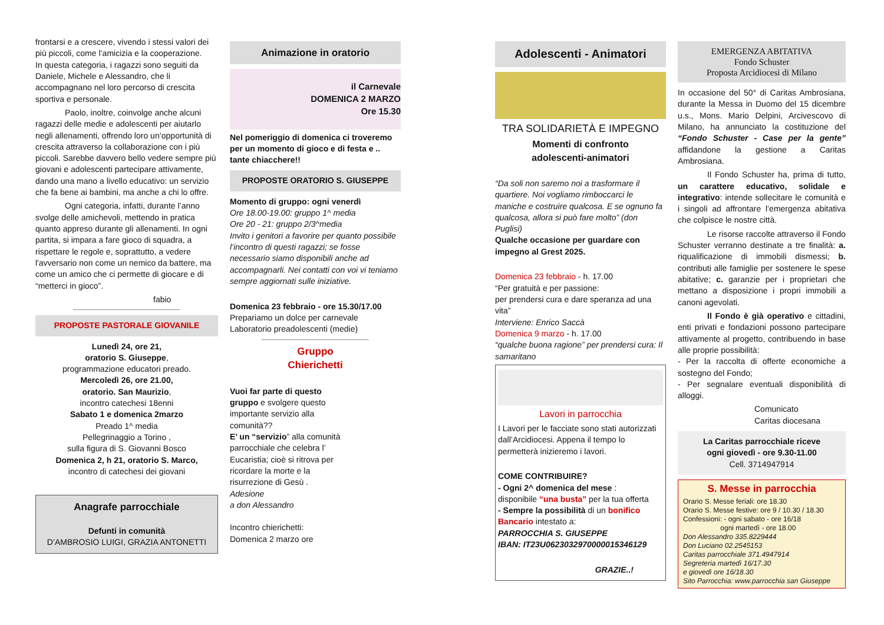frontarsi e a crescere, vivendo i stessi valori dei più piccoli, come l’amicizia e la cooperazione.
In questa categoria, i ragazzi sono seguiti da Daniele, Michele e Alessandro, che li accompagnano nel loro percorso di crescita sportiva e personale.
Paolo, inoltre, coinvolge anche alcuni ragazzi delle medie e adolescenti per aiutarlo negli allenamenti, offrendo loro un’opportunità di crescita attraverso la collaborazione con i più piccoli. Sarebbe davvero bello vedere sempre più giovani e adolescenti partecipare attivamente, dando una mano a livello educativo: un servizio che fa bene ai bambini, ma anche a chi lo offre.
Ogni categoria, infatti, durante l’anno svolge delle amichevoli, mettendo in pratica quanto appreso durante gli allenamenti. In ogni partita, si impara a fare gioco di squadra, a rispettare le regole e, soprattutto, a vedere l'avversario non come un nemico da battere, ma come un amico che ci permette di giocare e di “metterci in gioco”.
fabio
PROPOSTE PASTORALE GIOVANILE
Lunedì 24, ore 21,
oratorio S. Giuseppe,
programmazione educatori preado.
Mercoledì 26, ore 21.00,
oratorio. San Maurizio,
incontro catechesi 18enni
Sabato 1 e domenica 2marzo
Preado 1^ media
Pellegrinaggio a Torino ,
sulla figura di S. Giovanni Bosco
Domenica 2, h 21, oratorio S. Marco,
incontro di catechesi dei giovani
Anagrafe parrocchiale
Defunti in comunità
D’AMBROSIO LUIGI, GRAZIA ANTONETTI
Animazione in oratorio
il Carnevale
DOMENICA 2 MARZO
Ore 15.30
Nel pomeriggio di domenica ci troveremo per un momento di gioco e di festa e .. tante chiacchere!!
PROPOSTE ORATORIO S. GIUSEPPE
Momento di gruppo: ogni venerdì
Ore 18.00-19.00: gruppo 1^ media
Ore 20 - 21: gruppo 2/3^media
Invito i genitori a favorire per quanto possibile l’incontro di questi ragazzi; se fosse necessario siamo disponibili anche ad accompagnarli. Nei contatti con voi vi teniamo sempre aggiornati sulle iniziative.
Domenica 23 febbraio - ore 15.30/17.00
Prepariamo un dolce per carnevale
Laboratorio preadolescenti (medie)
Gruppo
Chierichetti
Vuoi far parte di questo gruppo e svolgere questo importante servizio alla comunità??
E’ un “servizio” alla comunità parrocchiale che celebra l’ Eucaristia; cioè si ritrova per ricordare la morte e la risurrezione di Gesù .
Adesione
a don Alessandro
Incontro chierichetti:
Domenica 2 marzo ore
Adolescenti - Animatori
TRA SOLIDARIETÀ E IMPEGNO
Momenti di confronto
adolescenti-animatori
“Da soli non saremo noi a trasformare il quartiere. Noi vogliamo rimboccarci le maniche e costruire qualcosa. E se ognuno fa qualcosa, allora si può fare molto” (don Puglisi)
Qualche occasione per guardare con impegno al Grest 2025.
Domenica 23 febbraio - h. 17.00
“Per gratuità e per passione:
per prendersi cura e dare speranza ad una vita”
Interviene: Enrico Saccà
Domenica 9 marzo - h. 17.00
“qualche buona ragione” per prendersi cura: Il samaritano
Lavori in parrocchia
I Lavori per le facciate sono stati autorizzati dall’Arcidiocesi. Appena il tempo lo permetterà inizieremo i lavori.
COME CONTRIBUIRE?
- Ogni 2^ domenica del mese :
disponibile “una busta” per la tua offerta
- Sempre la possibilità di un bonifico Bancario intestato a:
PARROCCHIA S. GIUSEPPE
IBAN: IT23U0623032970000015346129
GRAZIE..!
EMERGENZA ABITATIVA
Fondo Schuster
Proposta Arcidiocesi di Milano
In occasione del 50° di Caritas Ambrosiana, durante la Messa in Duomo del 15 dicembre u.s., Mons. Mario Delpini, Arcivescovo di Milano, ha annunciato la costituzione del “Fondo Schuster - Case per la gente” affidandone la gestione a Caritas Ambrosiana.
Il Fondo Schuster ha, prima di tutto, un carattere educativo, solidale e integrativo: intende sollecitare le comunità e i singoli ad affrontare l’emergenza abitativa che colpisce le nostre città.
Le risorse raccolte attraverso il Fondo Schuster verranno destinate a tre finalità: a. riqualificazione di immobili dismessi; b. contributi alle famiglie per sostenere le spese abitative; c. garanzie per i proprietari che mettano a disposizione i propri immobili a canoni agevolati.
Il Fondo è già operativo e cittadini, enti privati e fondazioni possono partecipare attivamente al progetto, contribuendo in base alle proprie possibilità:
- Per la raccolta di offerte economiche a sostegno del Fondo;
- Per segnalare eventuali disponibilità di alloggi.
Comunicato
Caritas diocesana
La Caritas parrocchiale riceve
ogni giovedì - ore 9.30-11.00
Cell. 3714947914
S. Messe in parrocchia
Orario S. Messe feriali: ore 18.30
Orario S. Messe festive: ore 9 / 10.30 / 18.30
Confessioni: - ogni sabato - ore 16/18
ogni martedì - ore 18.00
Don Alessandro 335.8229444
Don Luciano 02.2545153
Caritas parrocchiale 371.4947914
Segreteria martedì 16/17.30
e giovedì ore 16/18.30
Sito Parrocchia: www.parrocchia san Giuseppe